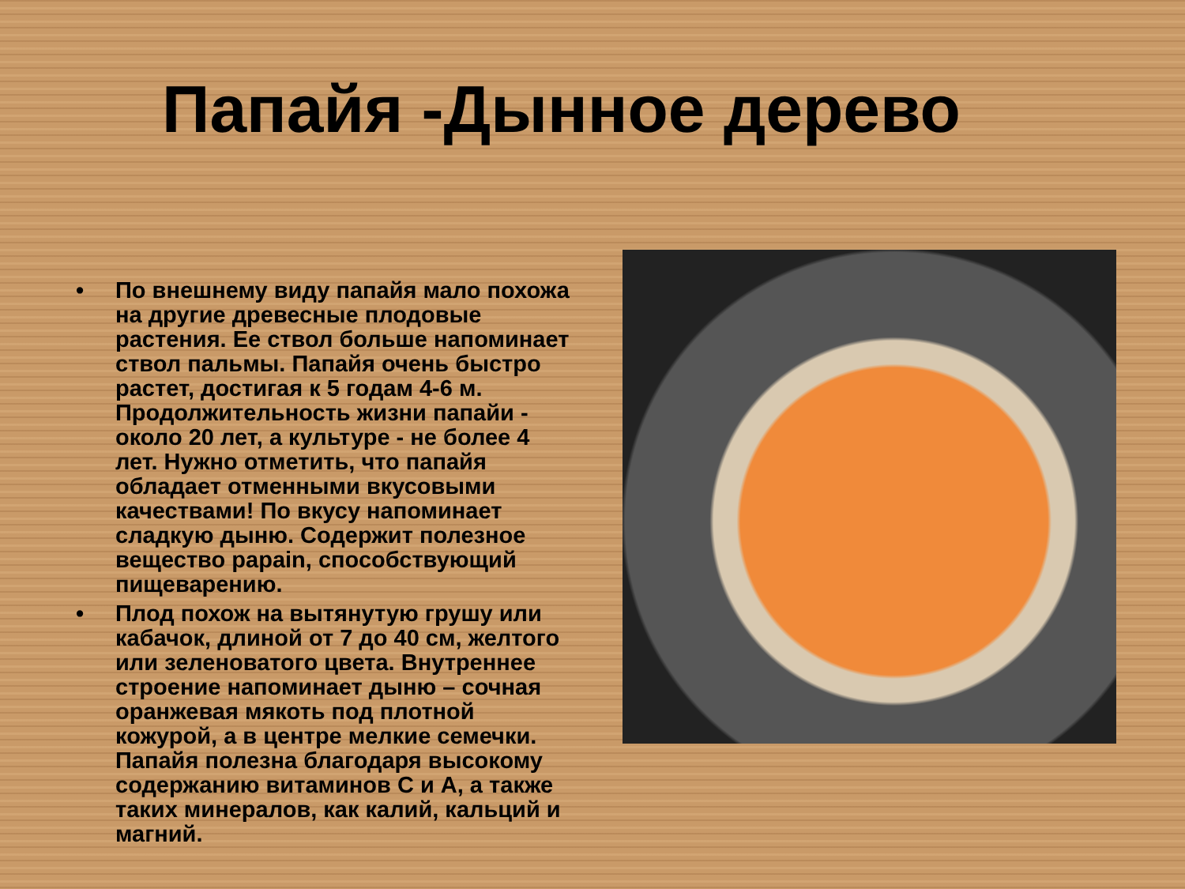Папайя -Дынное дерево
• По внешнему виду папайя мало похожа на другие древесные плодовые растения. Ее ствол больше напоминает ствол пальмы. Папайя очень быстро растет, достигая к 5 годам 4-6 м. Продолжительность жизни папайи - около 20 лет, а культуре - не более 4 лет. Нужно отметить, что папайя обладает отменными вкусовыми качествами! По вкусу напоминает сладкую дыню. Содержит полезное вещество papain, способствующий пищеварению.
• Плод похож на вытянутую грушу или кабачок, длиной от 7 до 40 см, желтого или зеленоватого цвета. Внутреннее строение напоминает дыню – сочная оранжевая мякоть под плотной кожурой, а в центре мелкие семечки. Папайя полезна благодаря высокому содержанию витаминов С и А, а также таких минералов, как калий, кальций и магний.